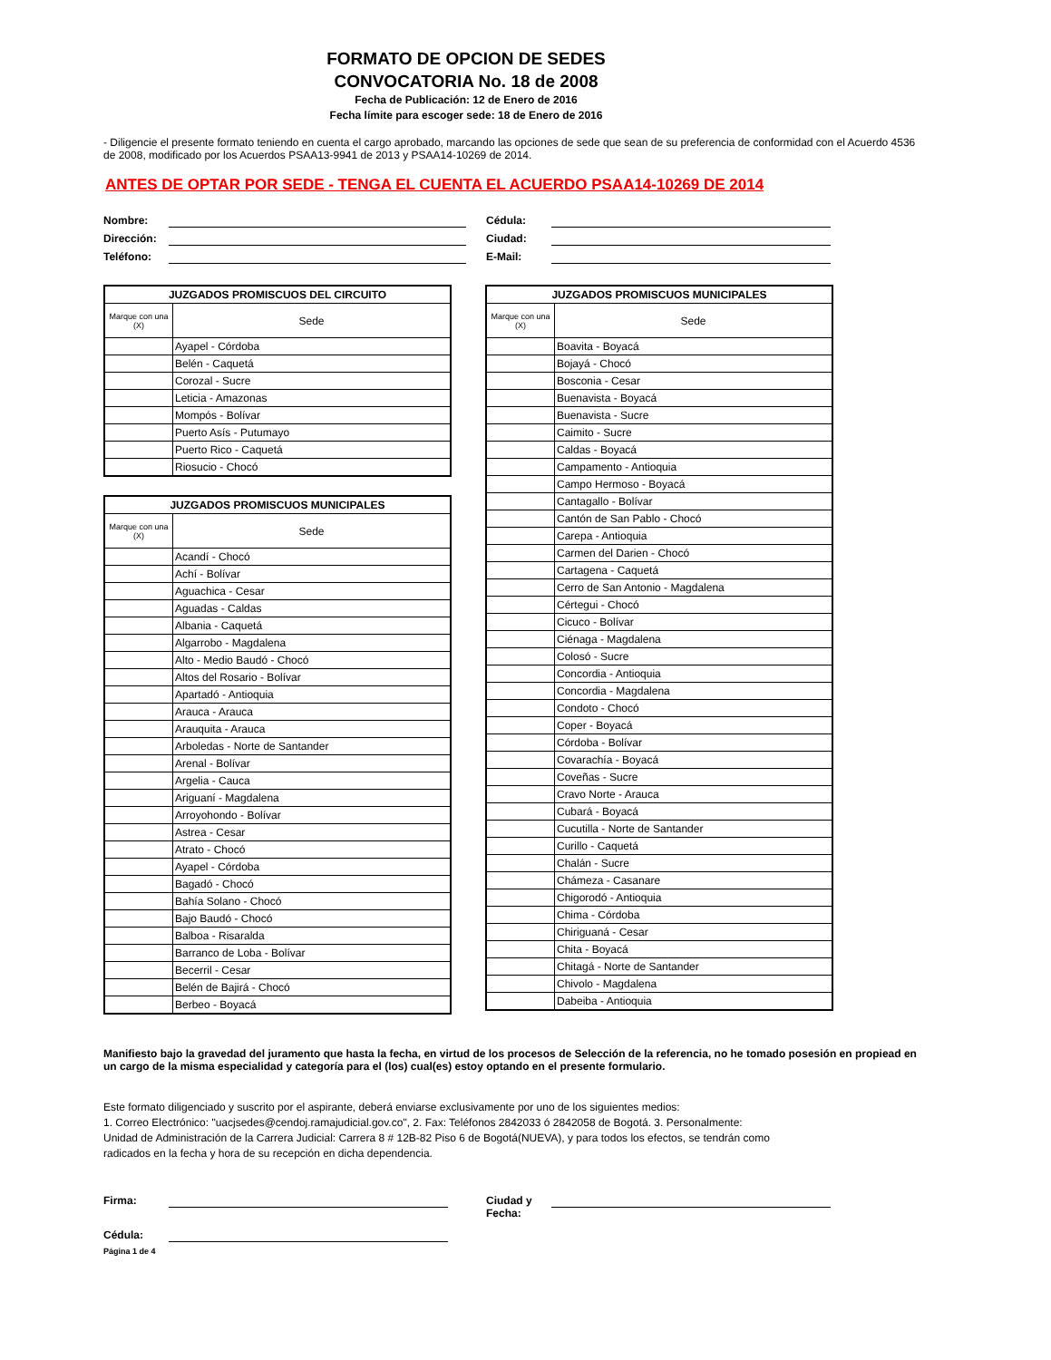FORMATO DE OPCION DE SEDES
CONVOCATORIA No. 18 de 2008
Fecha de Publicación: 12 de Enero de 2016
Fecha límite para escoger sede: 18 de Enero de 2016
- Diligencie el presente formato teniendo en cuenta el cargo aprobado, marcando las opciones de sede que sean de su preferencia de conformidad con el Acuerdo 4536 de 2008, modificado por los Acuerdos PSAA13-9941 de 2013 y PSAA14-10269 de 2014.
ANTES DE OPTAR POR SEDE - TENGA EL CUENTA EL ACUERDO PSAA14-10269 DE 2014
Nombre: Cédula:
Dirección: Ciudad:
Teléfono: E-Mail:
| JUZGADOS PROMISCUOS DEL CIRCUITO | |
| --- | --- |
| Marque con una (X) | Sede |
| | Ayapel - Córdoba |
| | Belén - Caquetá |
| | Corozal - Sucre |
| | Leticia - Amazonas |
| | Mompós - Bolívar |
| | Puerto Asís - Putumayo |
| | Puerto Rico - Caquetá |
| | Riosucio - Chocó |
| JUZGADOS PROMISCUOS MUNICIPALES | |
| --- | --- |
| Marque con una (X) | Sede |
| | Acandí - Chocó |
| | Achí - Bolívar |
| | Aguachica - Cesar |
| | Aguadas - Caldas |
| | Albania - Caquetá |
| | Algarrobo - Magdalena |
| | Alto - Medio Baudó - Chocó |
| | Altos del Rosario - Bolívar |
| | Apartadó - Antioquia |
| | Arauca - Arauca |
| | Arauquita - Arauca |
| | Arboledas - Norte de Santander |
| | Arenal - Bolívar |
| | Argelia - Cauca |
| | Ariguaní - Magdalena |
| | Arroyohondo - Bolívar |
| | Astrea - Cesar |
| | Atrato - Chocó |
| | Ayapel - Córdoba |
| | Bagadó - Chocó |
| | Bahía Solano - Chocó |
| | Bajo Baudó - Chocó |
| | Balboa - Risaralda |
| | Barranco de Loba - Bolívar |
| | Becerril - Cesar |
| | Belén de Bajirá - Chocó |
| | Berbeo - Boyacá |
| JUZGADOS PROMISCUOS MUNICIPALES | |
| --- | --- |
| Marque con una (X) | Sede |
| | Boavita - Boyacá |
| | Bojayá - Chocó |
| | Bosconia - Cesar |
| | Buenavista - Boyacá |
| | Buenavista - Sucre |
| | Caimito - Sucre |
| | Caldas - Boyacá |
| | Campamento - Antioquia |
| | Campo Hermoso - Boyacá |
| | Cantagallo - Bolívar |
| | Cantón de San Pablo - Chocó |
| | Carepa - Antioquia |
| | Carmen del Darien - Chocó |
| | Cartagena - Caquetá |
| | Cerro de San Antonio - Magdalena |
| | Cértegui - Chocó |
| | Cicuco - Bolívar |
| | Ciénaga - Magdalena |
| | Colosó - Sucre |
| | Concordia - Antioquia |
| | Concordia - Magdalena |
| | Condoto - Chocó |
| | Coper - Boyacá |
| | Córdoba - Bolívar |
| | Covarachía - Boyacá |
| | Coveñas - Sucre |
| | Cravo Norte - Arauca |
| | Cubará - Boyacá |
| | Cucutilla - Norte de Santander |
| | Curillo - Caquetá |
| | Chalán - Sucre |
| | Chámeza - Casanare |
| | Chigorodó - Antioquia |
| | Chima - Córdoba |
| | Chiriguaná - Cesar |
| | Chita - Boyacá |
| | Chitagá - Norte de Santander |
| | Chivolo - Magdalena |
| | Dabeiba - Antioquia |
Manifiesto bajo la gravedad del juramento que hasta la fecha, en virtud de los procesos de Selección de la referencia, no he tomado posesión en propiead en un cargo de la misma especialidad y categoría para el (los) cual(es) estoy optando en el presente formulario.
Este formato diligenciado y suscrito por el aspirante, deberá enviarse exclusivamente por uno de los siguientes medios:
1. Correo Electrónico: "uacjsedes@cendoj.ramajudicial.gov.co", 2. Fax: Teléfonos 2842033 ó 2842058 de Bogotá. 3. Personalmente:
Unidad de Administración de la Carrera Judicial: Carrera 8 # 12B-82 Piso 6 de Bogotá(NUEVA), y para todos los efectos, se tendrán como
radicados en la fecha y hora de su recepción en dicha dependencia.
Firma: Ciudad y Fecha:
Cédula:
Página 1 de 4